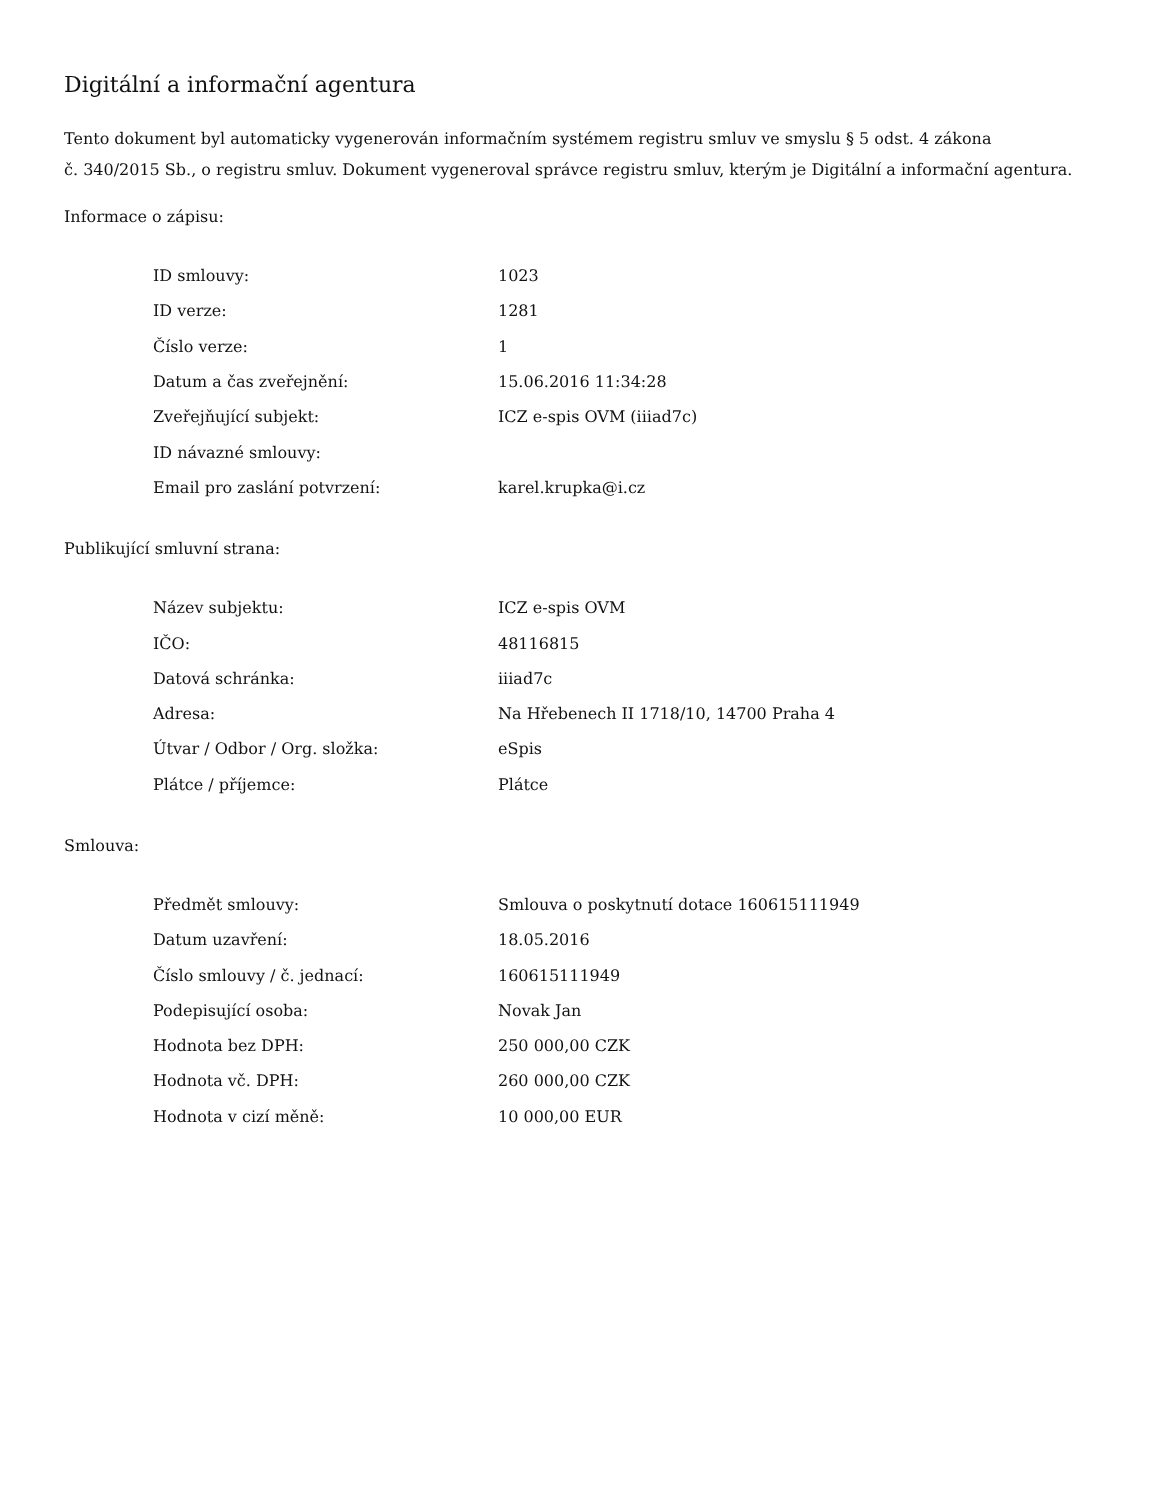Digitální a informační agentura
Tento dokument byl automaticky vygenerován informačním systémem registru smluv ve smyslu § 5 odst. 4 zákona
č. 340/2015 Sb., o registru smluv. Dokument vygeneroval správce registru smluv, kterým je Digitální a informační agentura.
Informace o zápisu:
| ID smlouvy: | 1023 |
| ID verze: | 1281 |
| Číslo verze: | 1 |
| Datum a čas zveřejnění: | 15.06.2016 11:34:28 |
| Zveřejňující subjekt: | ICZ e-spis OVM (iiiad7c) |
| ID návazné smlouvy: | |
| Email pro zaslání potvrzení: | karel.krupka@i.cz |
Publikující smluvní strana:
| Název subjektu: | ICZ e-spis OVM |
| IČO: | 48116815 |
| Datová schránka: | iiiad7c |
| Adresa: | Na Hřebenech II 1718/10, 14700 Praha 4 |
| Útvar / Odbor / Org. složka: | eSpis |
| Plátce / příjemce: | Plátce |
Smlouva:
| Předmět smlouvy: | Smlouva o poskytnutí dotace 160615111949 |
| Datum uzavření: | 18.05.2016 |
| Číslo smlouvy / č. jednací: | 160615111949 |
| Podepisující osoba: | Novak Jan |
| Hodnota bez DPH: | 250 000,00 CZK |
| Hodnota vč. DPH: | 260 000,00 CZK |
| Hodnota v cizí měně: | 10 000,00 EUR |